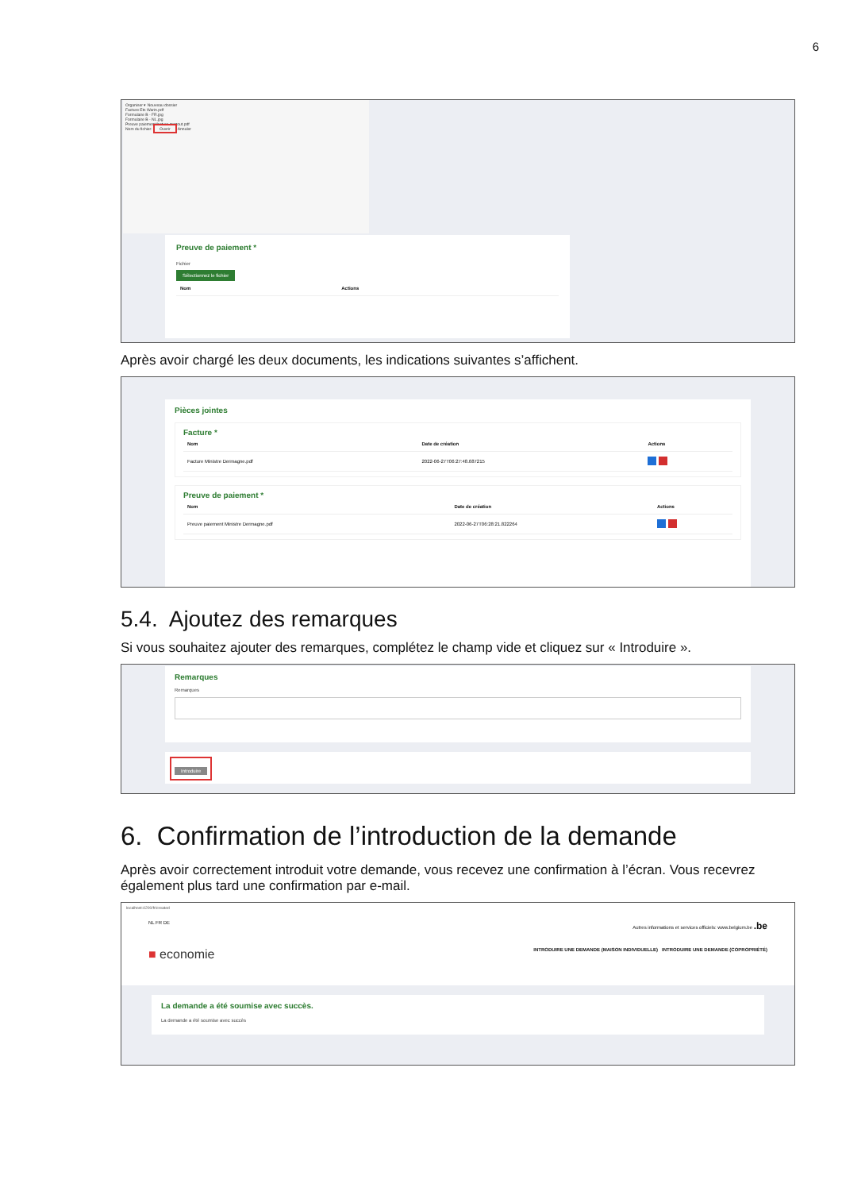6
Organiser ▾ Nouveau dossier
Facture Ets Warin.pdf
Formulaire B - FR.jpg
Formulaire B - NL.jpg
Preuve paiement facture mazout.pdf
Nom du fichier: Ouvrir Annuler
Preuve de paiement *
Fichier
Sélectionnez le fichier
| Nom | Actions |
| --- | --- |
Après avoir chargé les deux documents, les indications suivantes s’affichent.
Pièces jointes
Facture *
| Nom | Date de création | Actions |
| --- | --- | --- |
| Facture Ministre Dermagne.pdf | 2022-06-27T06:27:48.687215 | |
Preuve de paiement *
| Nom | Date de création | Actions |
| --- | --- | --- |
| Preuve paiement Ministre Dermagne.pdf | 2022-06-27T06:28:21.822264 | |
5.4. Ajoutez des remarques
Si vous souhaitez ajouter des remarques, complétez le champ vide et cliquez sur « Introduire ».
Remarques
Remarques
Introduire
6. Confirmation de l’introduction de la demande
Après avoir correctement introduit votre demande, vous recevez une confirmation à l’écran. Vous recevrez également plus tard une confirmation par e-mail.
localhost:4200/fr/created
NL FR DE Autres informations et services officiels: www.belgium.be .be
■ economie INTRODUIRE UNE DEMANDE (MAISON INDIVIDUELLE) INTRODUIRE UNE DEMANDE (COPROPRIÉTÉ)
La demande a été soumise avec succès.
La demande a été soumise avec succès